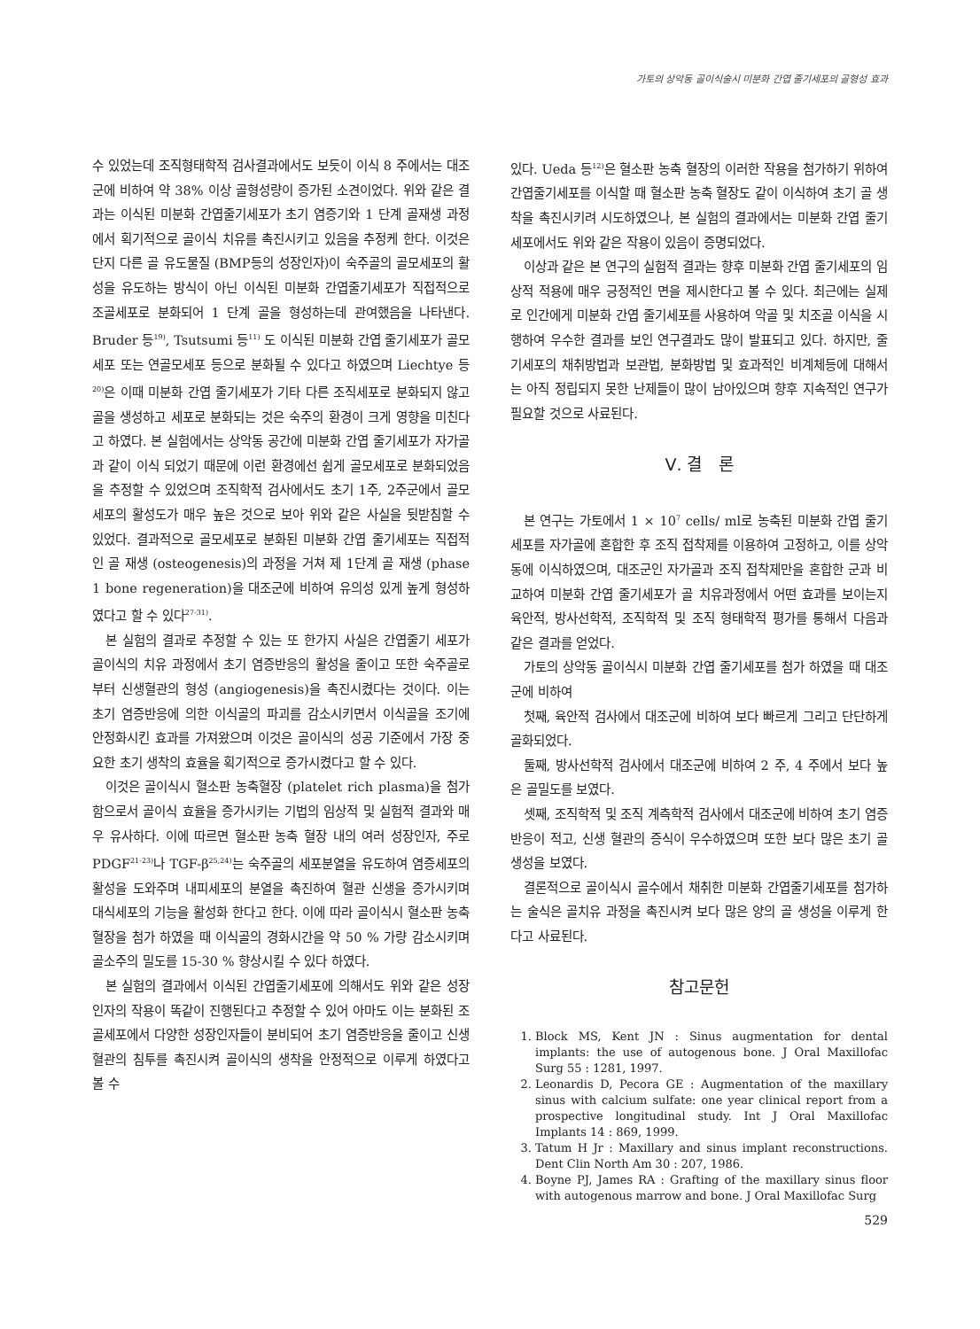가토의 상악동 골이식술시 미분화 간엽 줄기세포의 골형성 효과
수 있었는데 조직형태학적 검사결과에서도 보듯이 이식 8 주에서는 대조군에 비하여 약 38% 이상 골형성량이 증가된 소견이었다. 위와 같은 결과는 이식된 미분화 간엽줄기세포가 초기 염증기와 1 단계 골재생 과정에서 획기적으로 골이식 치유를 촉진시키고 있음을 추정케 한다. 이것은 단지 다른 골 유도물질 (BMP등의 성장인자)이 숙주골의 골모세포의 활성을 유도하는 방식이 아닌 이식된 미분화 간엽줄기세포가 직접적으로 조골세포로 분화되어 1 단계 골을 형성하는데 관여했음을 나타낸다. Bruder 등<sup>19)</sup>, Tsutsumi 등<sup>11)</sup> 도 이식된 미분화 간엽 줄기세포가 골모세포 또는 연골모세포 등으로 분화될 수 있다고 하였으며 Liechtye 등<sup>20)</sup>은 이때 미분화 간엽 줄기세포가 기타 다른 조직세포로 분화되지 않고 골을 생성하고 세포로 분화되는 것은 숙주의 환경이 크게 영향을 미친다고 하였다. 본 실험에서는 상악동 공간에 미분화 간엽 줄기세포가 자가골과 같이 이식 되었기 때문에 이런 환경에선 쉽게 골모세포로 분화되었음을 추정할 수 있었으며 조직학적 검사에서도 초기 1주, 2주군에서 골모세포의 활성도가 매우 높은 것으로 보아 위와 같은 사실을 뒷받침할 수 있었다. 결과적으로 골모세포로 분화된 미분화 간엽 줄기세포는 직접적인 골 재생 (osteogenesis)의 과정을 거쳐 제 1단계 골 재생 (phase 1 bone regeneration)을 대조군에 비하여 유의성 있게 높게 형성하였다고 할 수 있다<sup>27-31)</sup>.
본 실험의 결과로 추정할 수 있는 또 한가지 사실은 간엽줄기 세포가 골이식의 치유 과정에서 초기 염증반응의 활성을 줄이고 또한 숙주골로부터 신생혈관의 형성 (angiogenesis)을 촉진시켰다는 것이다. 이는 초기 염증반응에 의한 이식골의 파괴를 감소시키면서 이식골을 조기에 안정화시킨 효과를 가져왔으며 이것은 골이식의 성공 기준에서 가장 중요한 초기 생착의 효율을 획기적으로 증가시켰다고 할 수 있다.
이것은 골이식시 혈소판 농축혈장 (platelet rich plasma)을 첨가함으로서 골이식 효율을 증가시키는 기법의 임상적 및 실험적 결과와 매우 유사하다. 이에 따르면 혈소판 농축 혈장 내의 여러 성장인자, 주로 PDGF<sup>21-23)</sup>나 TGF-β<sup>25,24)</sup>는 숙주골의 세포분열을 유도하여 염증세포의 활성을 도와주며 내피세포의 분열을 촉진하여 혈관 신생을 증가시키며 대식세포의 기능을 활성화 한다고 한다. 이에 따라 골이식시 혈소판 농축 혈장을 첨가 하였을 때 이식골의 경화시간을 약 50 % 가량 감소시키며 골소주의 밀도를 15-30 % 향상시킬 수 있다 하였다.
본 실험의 결과에서 이식된 간엽줄기세포에 의해서도 위와 같은 성장인자의 작용이 똑같이 진행된다고 추정할 수 있어 아마도 이는 분화된 조골세포에서 다양한 성장인자들이 분비되어 초기 염증반응을 줄이고 신생혈관의 침투를 촉진시켜 골이식의 생착을 안정적으로 이루게 하였다고 볼 수
있다. Ueda 등<sup>12)</sup>은 혈소판 농축 혈장의 이러한 작용을 첨가하기 위하여 간엽줄기세포를 이식할 때 혈소판 농축 혈장도 같이 이식하여 초기 골 생착을 촉진시키려 시도하였으나, 본 실험의 결과에서는 미분화 간엽 줄기세포에서도 위와 같은 작용이 있음이 증명되었다.
이상과 같은 본 연구의 실험적 결과는 향후 미분화 간엽 줄기세포의 임상적 적용에 매우 긍정적인 면을 제시한다고 볼 수 있다. 최근에는 실제로 인간에게 미분화 간엽 줄기세포를 사용하여 악골 및 치조골 이식을 시행하여 우수한 결과를 보인 연구결과도 많이 발표되고 있다. 하지만, 줄기세포의 채취방법과 보관법, 분화방법 및 효과적인 비계체등에 대해서는 아직 정립되지 못한 난제들이 많이 남아있으며 향후 지속적인 연구가 필요할 것으로 사료된다.
Ⅴ. 결 론
본 연구는 가토에서 1 × 10<sup>7</sup> cells/ ml로 농축된 미분화 간엽 줄기세포를 자가골에 혼합한 후 조직 접착제를 이용하여 고정하고, 이를 상악동에 이식하였으며, 대조군인 자가골과 조직 접착제만을 혼합한 군과 비교하여 미분화 간엽 줄기세포가 골 치유과정에서 어떤 효과를 보이는지 육안적, 방사선학적, 조직학적 및 조직 형태학적 평가를 통해서 다음과 같은 결과를 얻었다.
가토의 상악동 골이식시 미분화 간엽 줄기세포를 첨가 하였을 때 대조군에 비하여
첫째, 육안적 검사에서 대조군에 비하여 보다 빠르게 그리고 단단하게 골화되었다.
둘째, 방사선학적 검사에서 대조군에 비하여 2 주, 4 주에서 보다 높은 골밀도를 보였다.
셋째, 조직학적 및 조직 계측학적 검사에서 대조군에 비하여 초기 염증반응이 적고, 신생 혈관의 증식이 우수하였으며 또한 보다 많은 초기 골 생성을 보였다.
결론적으로 골이식시 골수에서 채취한 미분화 간엽줄기세포를 첨가하는 술식은 골치유 과정을 촉진시켜 보다 많은 양의 골 생성을 이루게 한다고 사료된다.
참고문헌
1. Block MS, Kent JN : Sinus augmentation for dental implants: the use of autogenous bone. J Oral Maxillofac Surg 55 : 1281, 1997.
2. Leonardis D, Pecora GE : Augmentation of the maxillary sinus with calcium sulfate: one year clinical report from a prospective longitudinal study. Int J Oral Maxillofac Implants 14 : 869, 1999.
3. Tatum H Jr : Maxillary and sinus implant reconstructions. Dent Clin North Am 30 : 207, 1986.
4. Boyne PJ, James RA : Grafting of the maxillary sinus floor with autogenous marrow and bone. J Oral Maxillofac Surg
529